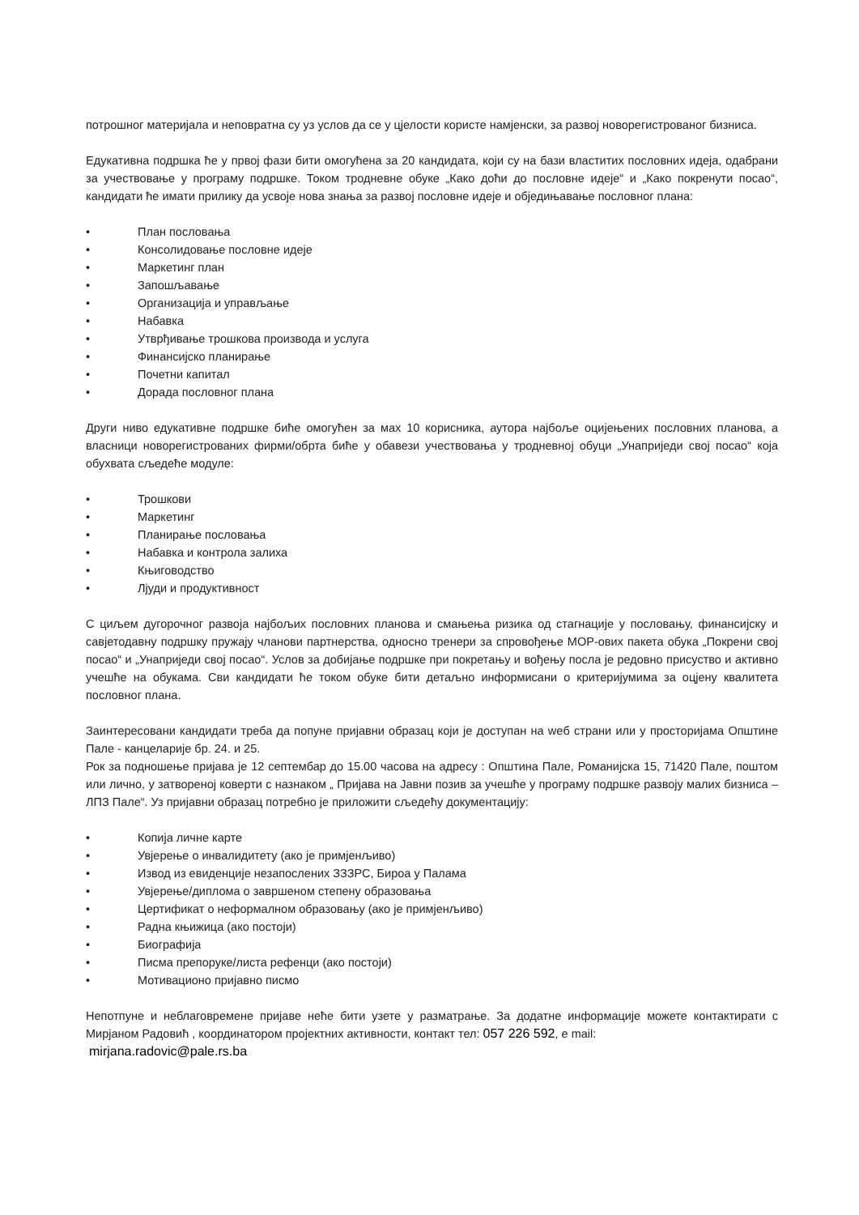потрошног материјала и неповратна су уз услов да се у цјелости користе намјенски, за развој новорегистрованог бизниса.
Едукативна подршка ће у првој фази бити омогућена за 20 кандидата, који су на бази властитих пословних идеја, одабрани за учествовање у програму подршке. Током тродневне обуке „Како доћи до пословне идеје“ и „Како покренути посао“, кандидати ће имати прилику да усвоје нова знања за развој пословне идеје и обједињавање пословног плана:
• План пословања
• Консолидовање пословне идеје
• Маркетинг план
• Запошљавање
• Организација и управљање
• Набавка
• Утврђивање трошкова производа и услуга
• Финансијско планирање
• Почетни капитал
• Дорада пословног плана
Други ниво едукативне подршке биће омогућен за мах 10 корисника, аутора најбоље оцијењених пословних планова, а власници новорегистрованих фирми/обрта биће у обавези учествовања у тродневној обуци „Унаприједи свој посао“ која обухвата сљедеће модуле:
• Трошкови
• Маркетинг
• Планирање пословања
• Набавка и контрола залиха
• Књиговодство
• Лјуди и продуктивност
С циљем дугорочног развоја најбољих пословних планова и смањења ризика од стагнације у пословању, финансијску и савјетодавну подршку пружају чланови партнерства, односно тренери за спровођење МОР-ових пакета обука „Покрени свој посао“ и „Унаприједи свој посао“. Услов за добијање подршке при покретању и вођењу посла је редовно присуство и активно учешће на обукама. Сви кандидати ће током обуке бити детаљно информисани о критеријумима за оцјену квалитета пословног плана.
Заинтересовани кандидати треба да попуне пријавни образац који је доступан на weб страни или у просторијама Општине Пале - канцеларије бр. 24. и 25.
Рок за подношење пријава је 12 септембар до 15.00 часова на адресу : Општина Пале, Романијска 15, 71420 Пале, поштом или лично, у затвореној коверти с назнаком „ Пријава на Јавни позив за учешће у програму подршке развоју малих бизниса – ЛПЗ Пале“. Уз пријавни образац потребно је приложити сљедећу документацију:
• Копија личне карте
• Увјерење о инвалидитету (ако је примјенљиво)
• Извод из евиденције незапослених ЗЗЗРС, Бироа у Палама
• Увјерење/диплома о завршеном степену образовања
• Цертификат о неформалном образовању (ако је примјенљиво)
• Радна књижица (ако постоји)
• Биографија
• Писма препоруке/листа рефенци (ако постоји)
• Мотивационо пријавно писмо
Непотпуне и неблаговремене пријаве неће бити узете у разматрање. За додатне информације можете контактирати с Мирјаном Радовић , координатором пројектних активности, контакт тел: 057 226 592, e mail:
mirjana.radovic@pale.rs.ba